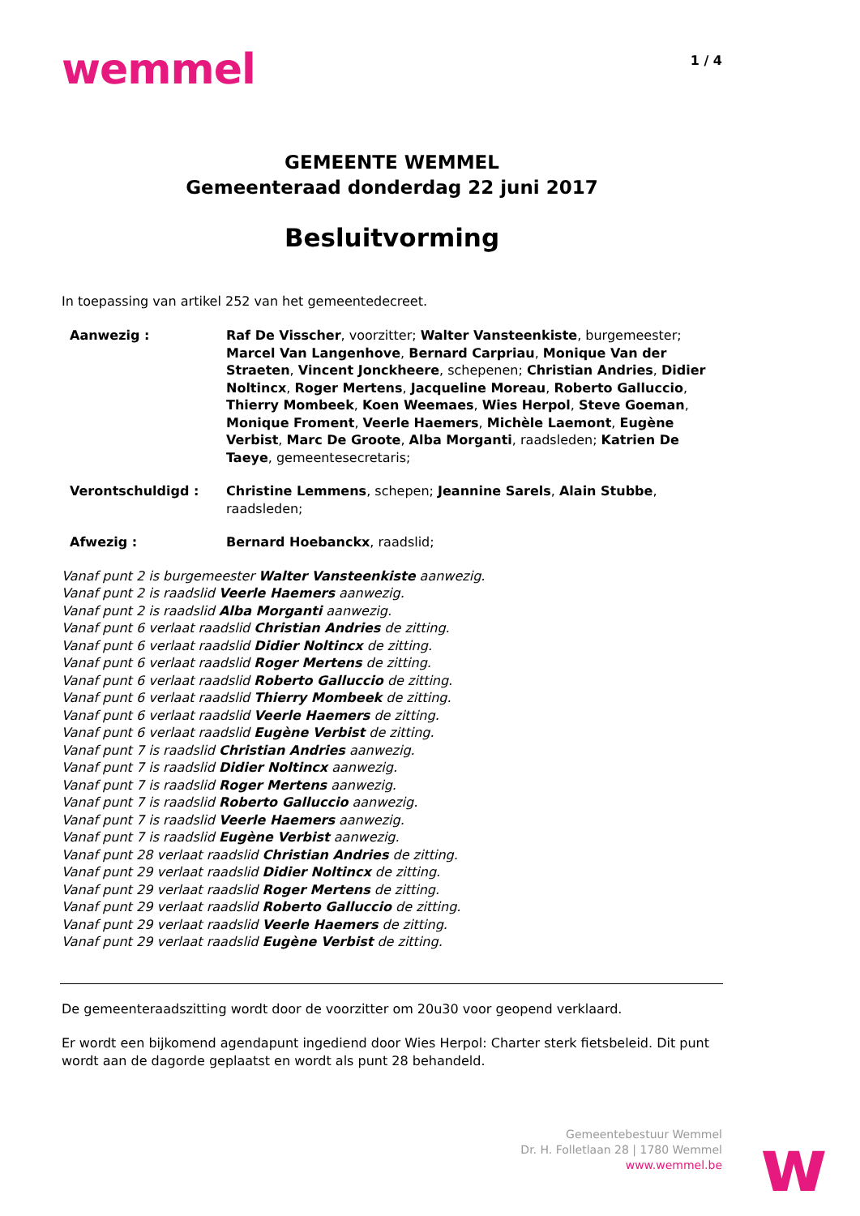wemmel
1 / 4
GEMEENTE WEMMEL
Gemeenteraad donderdag 22 juni 2017
Besluitvorming
In toepassing van artikel 252 van het gemeentedecreet.
Aanwezig : Raf De Visscher, voorzitter; Walter Vansteenkiste, burgemeester; Marcel Van Langenhove, Bernard Carpriau, Monique Van der Straeten, Vincent Jonckheere, schepenen; Christian Andries, Didier Noltincx, Roger Mertens, Jacqueline Moreau, Roberto Galluccio, Thierry Mombeek, Koen Weemaes, Wies Herpol, Steve Goeman, Monique Froment, Veerle Haemers, Michèle Laemont, Eugène Verbist, Marc De Groote, Alba Morganti, raadsleden; Katrien De Taeye, gemeentesecretaris;
Verontschuldigd : Christine Lemmens, schepen; Jeannine Sarels, Alain Stubbe, raadsleden;
Afwezig : Bernard Hoebanckx, raadslid;
Vanaf punt 2 is burgemeester Walter Vansteenkiste aanwezig.
Vanaf punt 2 is raadslid Veerle Haemers aanwezig.
Vanaf punt 2 is raadslid Alba Morganti aanwezig.
Vanaf punt 6 verlaat raadslid Christian Andries de zitting.
Vanaf punt 6 verlaat raadslid Didier Noltincx de zitting.
Vanaf punt 6 verlaat raadslid Roger Mertens de zitting.
Vanaf punt 6 verlaat raadslid Roberto Galluccio de zitting.
Vanaf punt 6 verlaat raadslid Thierry Mombeek de zitting.
Vanaf punt 6 verlaat raadslid Veerle Haemers de zitting.
Vanaf punt 6 verlaat raadslid Eugène Verbist de zitting.
Vanaf punt 7 is raadslid Christian Andries aanwezig.
Vanaf punt 7 is raadslid Didier Noltincx aanwezig.
Vanaf punt 7 is raadslid Roger Mertens aanwezig.
Vanaf punt 7 is raadslid Roberto Galluccio aanwezig.
Vanaf punt 7 is raadslid Veerle Haemers aanwezig.
Vanaf punt 7 is raadslid Eugène Verbist aanwezig.
Vanaf punt 28 verlaat raadslid Christian Andries de zitting.
Vanaf punt 29 verlaat raadslid Didier Noltincx de zitting.
Vanaf punt 29 verlaat raadslid Roger Mertens de zitting.
Vanaf punt 29 verlaat raadslid Roberto Galluccio de zitting.
Vanaf punt 29 verlaat raadslid Veerle Haemers de zitting.
Vanaf punt 29 verlaat raadslid Eugène Verbist de zitting.
De gemeenteraadszitting wordt door de voorzitter om 20u30 voor geopend verklaard.
Er wordt een bijkomend agendapunt ingediend door Wies Herpol: Charter sterk fietsbeleid. Dit punt wordt aan de dagorde geplaatst en wordt als punt 28 behandeld.
Gemeentebestuur Wemmel
Dr. H. Folletlaan 28 | 1780 Wemmel
www.wemmel.be
w